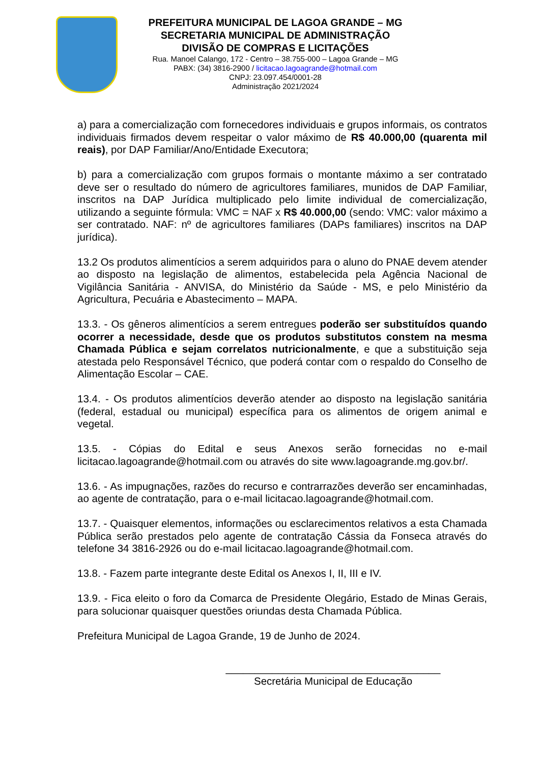PREFEITURA MUNICIPAL DE LAGOA GRANDE – MG
SECRETARIA MUNICIPAL DE ADMINISTRAÇÃO
DIVISÃO DE COMPRAS E LICITAÇÕES
Rua. Manoel Calango, 172 - Centro – 38.755-000 – Lagoa Grande – MG
PABX: (34) 3816-2900 / licitacao.lagoagrande@hotmail.com
CNPJ: 23.097.454/0001-28
Administração 2021/2024
a) para a comercialização com fornecedores individuais e grupos informais, os contratos individuais firmados devem respeitar o valor máximo de R$ 40.000,00 (quarenta mil reais), por DAP Familiar/Ano/Entidade Executora;
b) para a comercialização com grupos formais o montante máximo a ser contratado deve ser o resultado do número de agricultores familiares, munidos de DAP Familiar, inscritos na DAP Jurídica multiplicado pelo limite individual de comercialização, utilizando a seguinte fórmula: VMC = NAF x R$ 40.000,00 (sendo: VMC: valor máximo a ser contratado. NAF: nº de agricultores familiares (DAPs familiares) inscritos na DAP jurídica).
13.2 Os produtos alimentícios a serem adquiridos para o aluno do PNAE devem atender ao disposto na legislação de alimentos, estabelecida pela Agência Nacional de Vigilância Sanitária - ANVISA, do Ministério da Saúde - MS, e pelo Ministério da Agricultura, Pecuária e Abastecimento – MAPA.
13.3. - Os gêneros alimentícios a serem entregues poderão ser substituídos quando ocorrer a necessidade, desde que os produtos substitutos constem na mesma Chamada Pública e sejam correlatos nutricionalmente, e que a substituição seja atestada pelo Responsável Técnico, que poderá contar com o respaldo do Conselho de Alimentação Escolar – CAE.
13.4. - Os produtos alimentícios deverão atender ao disposto na legislação sanitária (federal, estadual ou municipal) específica para os alimentos de origem animal e vegetal.
13.5. - Cópias do Edital e seus Anexos serão fornecidas no e-mail licitacao.lagoagrande@hotmail.com ou através do site www.lagoagrande.mg.gov.br/.
13.6. - As impugnações, razões do recurso e contrarrazões deverão ser encaminhadas, ao agente de contratação, para o e-mail licitacao.lagoagrande@hotmail.com.
13.7. - Quaisquer elementos, informações ou esclarecimentos relativos a esta Chamada Pública serão prestados pelo agente de contratação Cássia da Fonseca através do telefone 34 3816-2926 ou do e-mail licitacao.lagoagrande@hotmail.com.
13.8. - Fazem parte integrante deste Edital os Anexos I, II, III e IV.
13.9. - Fica eleito o foro da Comarca de Presidente Olegário, Estado de Minas Gerais, para solucionar quaisquer questões oriundas desta Chamada Pública.
Prefeitura Municipal de Lagoa Grande, 19 de Junho de 2024.
_____________________________________
Secretária Municipal de Educação